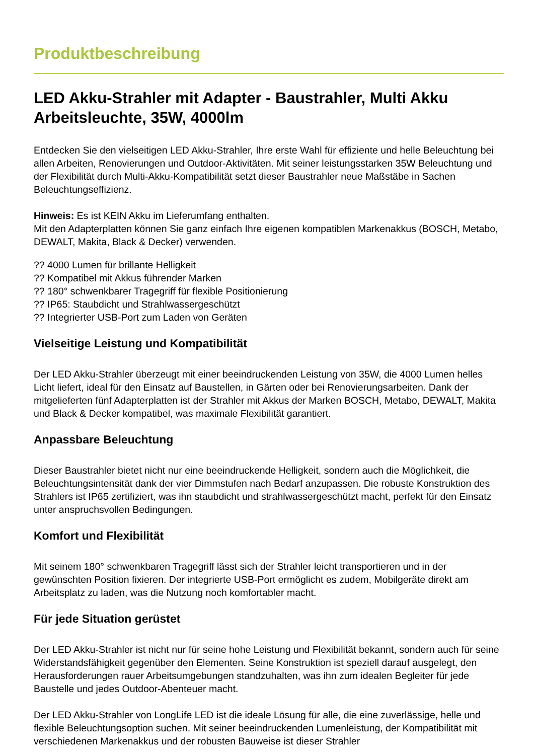Produktbeschreibung
LED Akku-Strahler mit Adapter - Baustrahler, Multi Akku Arbeitsleuchte, 35W, 4000lm
Entdecken Sie den vielseitigen LED Akku-Strahler, Ihre erste Wahl für effiziente und helle Beleuchtung bei allen Arbeiten, Renovierungen und Outdoor-Aktivitäten. Mit seiner leistungsstarken 35W Beleuchtung und der Flexibilität durch Multi-Akku-Kompatibilität setzt dieser Baustrahler neue Maßstäbe in Sachen Beleuchtungseffizienz.
Hinweis: Es ist KEIN Akku im Lieferumfang enthalten.
Mit den Adapterplatten können Sie ganz einfach Ihre eigenen kompatiblen Markenakkus (BOSCH, Metabo, DEWALT, Makita, Black & Decker) verwenden.
?? 4000 Lumen für brillante Helligkeit
?? Kompatibel mit Akkus führender Marken
?? 180° schwenkbarer Tragegriff für flexible Positionierung
?? IP65: Staubdicht und Strahlwassergeschützt
?? Integrierter USB-Port zum Laden von Geräten
Vielseitige Leistung und Kompatibilität
Der LED Akku-Strahler überzeugt mit einer beeindruckenden Leistung von 35W, die 4000 Lumen helles Licht liefert, ideal für den Einsatz auf Baustellen, in Gärten oder bei Renovierungsarbeiten. Dank der mitgelieferten fünf Adapterplatten ist der Strahler mit Akkus der Marken BOSCH, Metabo, DEWALT, Makita und Black & Decker kompatibel, was maximale Flexibilität garantiert.
Anpassbare Beleuchtung
Dieser Baustrahler bietet nicht nur eine beeindruckende Helligkeit, sondern auch die Möglichkeit, die Beleuchtungsintensität dank der vier Dimmstufen nach Bedarf anzupassen. Die robuste Konstruktion des Strahlers ist IP65 zertifiziert, was ihn staubdicht und strahlwassergeschützt macht, perfekt für den Einsatz unter anspruchsvollen Bedingungen.
Komfort und Flexibilität
Mit seinem 180° schwenkbaren Tragegriff lässt sich der Strahler leicht transportieren und in der gewünschten Position fixieren. Der integrierte USB-Port ermöglicht es zudem, Mobilgeräte direkt am Arbeitsplatz zu laden, was die Nutzung noch komfortabler macht.
Für jede Situation gerüstet
Der LED Akku-Strahler ist nicht nur für seine hohe Leistung und Flexibilität bekannt, sondern auch für seine Widerstandsfähigkeit gegenüber den Elementen. Seine Konstruktion ist speziell darauf ausgelegt, den Herausforderungen rauer Arbeitsumgebungen standzuhalten, was ihn zum idealen Begleiter für jede Baustelle und jedes Outdoor-Abenteuer macht.
Der LED Akku-Strahler von LongLife LED ist die ideale Lösung für alle, die eine zuverlässige, helle und flexible Beleuchtungsoption suchen. Mit seiner beeindruckenden Lumenleistung, der Kompatibilität mit verschiedenen Markenakkus und der robusten Bauweise ist dieser Strahler